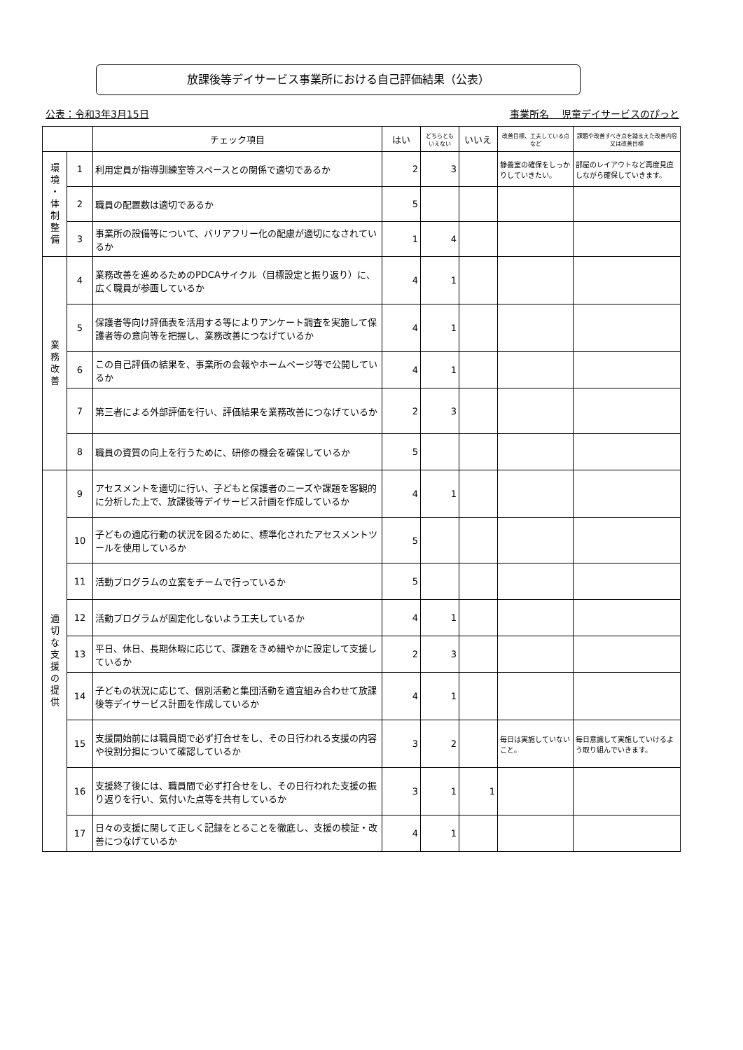放課後等デイサービス事業所における自己評価結果（公表）
公表：令和3年3月15日 事業所名　 児童デイサービスのぴっと
| | | チェック項目 | はい | どちらとも いえない | いいえ | 改善目標、工夫している点など | 課題や改善すべき点を踏まえた改善内容又は改善目標 |
| --- | --- | --- | --- | --- | --- | --- | --- |
| 環 境 ・ 体 制 整 備 | 1 | 利用定員が指導訓練室等スペースとの関係で適切であるか | 2 | 3 | | 静養室の確保をしっかりしていきたい。 | 部屋のレイアウトなど再度見直しながら確保していきます。 |
| | 2 | 職員の配置数は適切であるか | 5 | | | | |
| | 3 | 事業所の設備等について、バリアフリー化の配慮が適切になされているか | 1 | 4 | | | |
| 業 務 改 善 | 4 | 業務改善を進めるためのPDCAサイクル（目標設定と振り返り）に、広く職員が参画しているか | 4 | 1 | | | |
| | 5 | 保護者等向け評価表を活用する等によりアンケート調査を実施して保護者等の意向等を把握し、業務改善につなげているか | 4 | 1 | | | |
| | 6 | この自己評価の結果を、事業所の会報やホームページ等で公開しているか | 4 | 1 | | | |
| | 7 | 第三者による外部評価を行い、評価結果を業務改善につなげているか | 2 | 3 | | | |
| | 8 | 職員の資質の向上を行うために、研修の機会を確保しているか | 5 | | | | |
| 適 切 な 支 援 の 提 供 | 9 | アセスメントを適切に行い、子どもと保護者のニーズや課題を客観的に分析した上で、放課後等デイサービス計画を作成しているか | 4 | 1 | | | |
| | 10 | 子どもの適応行動の状況を図るために、標準化されたアセスメントツールを使用しているか | 5 | | | | |
| | 11 | 活動プログラムの立案をチームで行っているか | 5 | | | | |
| | 12 | 活動プログラムが固定化しないよう工夫しているか | 4 | 1 | | | |
| | 13 | 平日、休日、長期休暇に応じて、課題をきめ細やかに設定して支援しているか | 2 | 3 | | | |
| | 14 | 子どもの状況に応じて、個別活動と集団活動を適宜組み合わせて放課後等デイサービス計画を作成しているか | 4 | 1 | | | |
| | 15 | 支援開始前には職員間で必ず打合せをし、その日行われる支援の内容や役割分担について確認しているか | 3 | 2 | | 毎日は実施していないこと。 | 毎日意識して実施していけるよう取り組んでいきます。 |
| | 16 | 支援終了後には、職員間で必ず打合せをし、その日行われた支援の振り返りを行い、気付いた点等を共有しているか | 3 | 1 | 1 | | |
| | 17 | 日々の支援に関して正しく記録をとることを徹底し、支援の検証・改善につなげているか | 4 | 1 | | | |